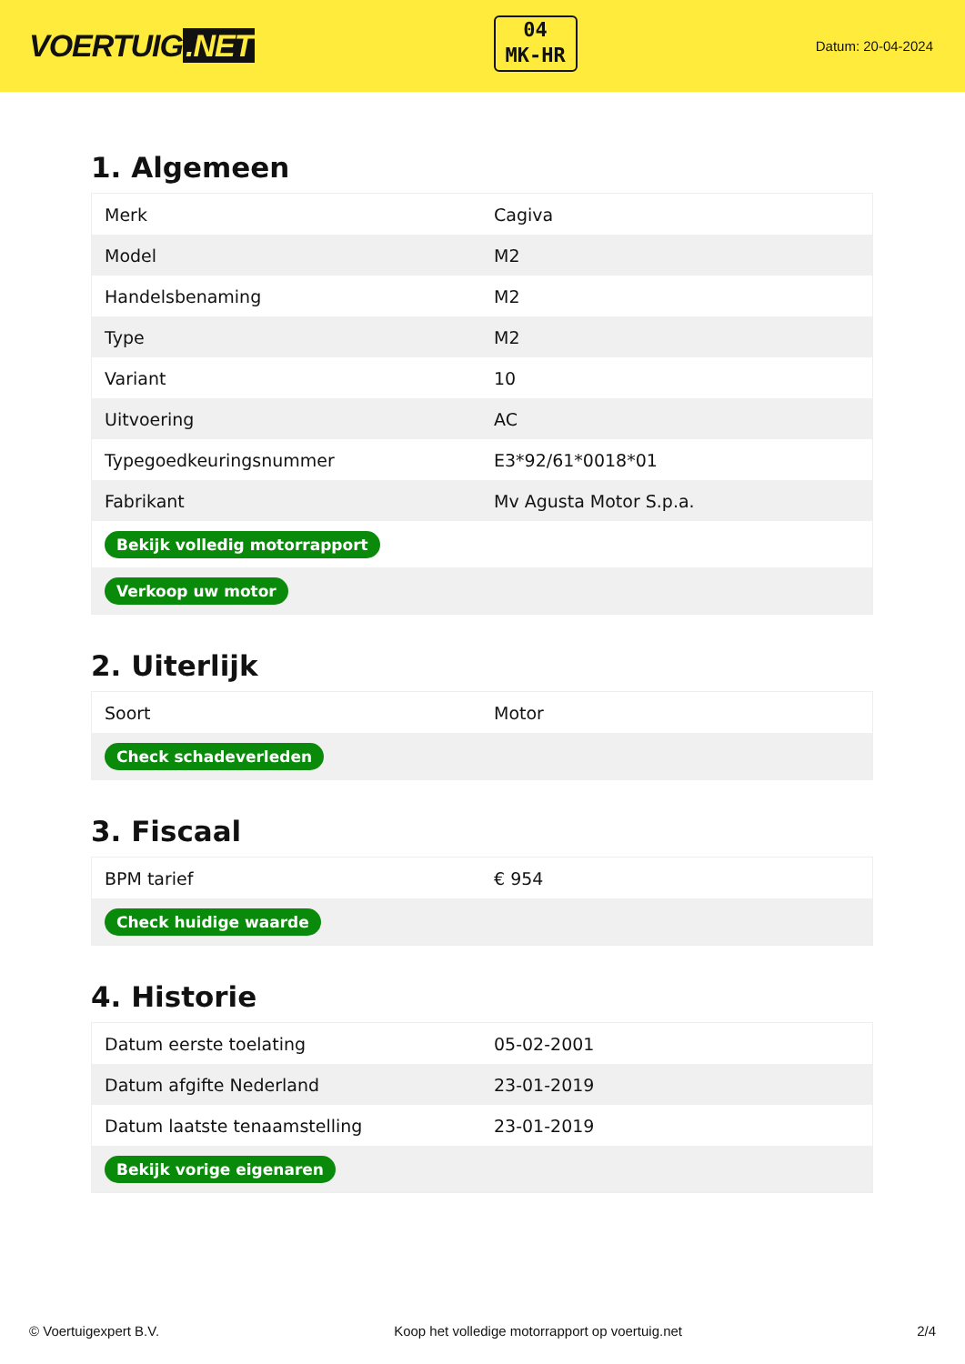VOERTUIG.NET
04
MK-HR
Datum: 20-04-2024
1. Algemeen
| Merk | Cagiva |
| Model | M2 |
| Handelsbenaming | M2 |
| Type | M2 |
| Variant | 10 |
| Uitvoering | AC |
| Typegoedkeuringsnummer | E3*92/61*0018*01 |
| Fabrikant | Mv Agusta Motor S.p.a. |
| Bekijk volledig motorrapport | |
| Verkoop uw motor | |
2. Uiterlijk
| Soort | Motor |
| Check schadeverleden | |
3. Fiscaal
| BPM tarief | € 954 |
| Check huidige waarde | |
4. Historie
| Datum eerste toelating | 05-02-2001 |
| Datum afgifte Nederland | 23-01-2019 |
| Datum laatste tenaamstelling | 23-01-2019 |
| Bekijk vorige eigenaren | |
© Voertuigexpert B.V. Koop het volledige motorrapport op voertuig.net 2/4